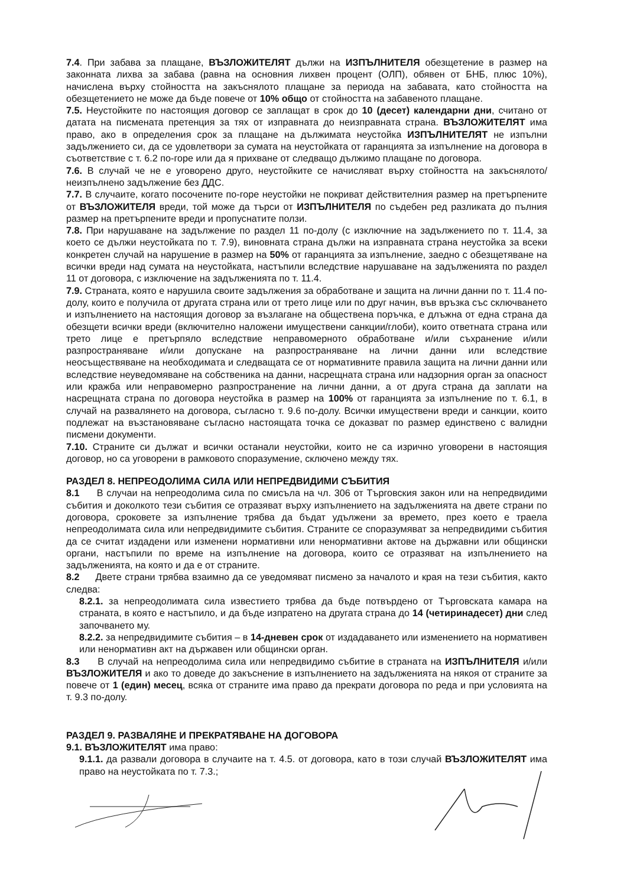7.4. При забава за плащане, ВЪЗЛОЖИТЕЛЯТ дължи на ИЗПЪЛНИТЕЛЯ обезщетение в размер на законната лихва за забава (равна на основния лихвен процент (ОЛП), обявен от БНБ, плюс 10%), начислена върху стойността на закъснялото плащане за периода на забавата, като стойността на обезщетението не може да бъде повече от 10% общо от стойността на забавеното плащане.
7.5. Неустойките по настоящия договор се заплащат в срок до 10 (десет) календарни дни, считано от датата на писмената претенция за тях от изправната до неизправната страна. ВЪЗЛОЖИТЕЛЯТ има право, ако в определения срок за плащане на дължимата неустойка ИЗПЪЛНИТЕЛЯТ не изпълни задължението си, да се удовлетвори за сумата на неустойката от гаранцията за изпълнение на договора в съответствие с т. 6.2 по-горе или да я прихване от следващо дължимо плащане по договора.
7.6. В случай че не е уговорено друго, неустойките се начисляват върху стойността на закъснялото/неизпълнено задължение без ДДС.
7.7. В случаите, когато посочените по-горе неустойки не покриват действителния размер на претърпените от ВЪЗЛОЖИТЕЛЯ вреди, той може да търси от ИЗПЪЛНИТЕЛЯ по съдебен ред разликата до пълния размер на претърпените вреди и пропуснатите ползи.
7.8. При нарушаване на задължение по раздел 11 по-долу (с изключние на задължението по т. 11.4, за което се дължи неустойката по т. 7.9), виновната страна дължи на изправната страна неустойка за всеки конкретен случай на нарушение в размер на 50% от гаранцията за изпълнение, заедно с обезщетяване на всички вреди над сумата на неустойката, настъпили вследствие нарушаване на задълженията по раздел 11 от договора, с изключение на задълженията по т. 11.4.
7.9. Страната, която е нарушила своите задължения за обработване и защита на лични данни по т. 11.4 по-долу, които е получила от другата страна или от трето лице или по друг начин, във връзка със сключването и изпълнението на настоящия договор за възлагане на обществена поръчка, е длъжна от една страна да обезщети всички вреди (включително наложени имуществени санкции/глоби), които ответната страна или трето лице е претърпяло вследствие неправомерното обработване и/или съхранение и/или разпространяване и/или допускане на разпространяване на лични данни или вследствие неосъществяване на необходимата и следващата се от нормативните правила защита на лични данни или вследствие неуведомяване на собственика на данни, насрещната страна или надзорния орган за опасност или кражба или неправомерно разпространение на лични данни, а от друга страна да заплати на насрещната страна по договора неустойка в размер на 100% от гаранцията за изпълнение по т. 6.1, в случай на развалянето на договора, съгласно т. 9.6 по-долу. Всички имуществени вреди и санкции, които подлежат на възстановяване съгласно настоящата точка се доказват по размер единствено с валидни писмени документи.
7.10. Страните си дължат и всички останали неустойки, които не са изрично уговорени в настоящия договор, но са уговорени в рамковото споразумение, сключено между тях.
РАЗДЕЛ 8. НЕПРЕОДОЛИМА СИЛА ИЛИ НЕПРЕДВИДИМИ СЪБИТИЯ
8.1 В случаи на непреодолима сила по смисъла на чл. 306 от Търговския закон или на непредвидими събития и доколкото тези събития се отразяват върху изпълнението на задълженията на двете страни по договора, сроковете за изпълнение трябва да бъдат удължени за времето, през което е траела непреодолимата сила или непредвидимите събития. Страните се споразумяват за непредвидими събития да се считат издадени или изменени нормативни или ненормативни актове на държавни или общински органи, настъпили по време на изпълнение на договора, които се отразяват на изпълнението на задълженията, на която и да е от страните.
8.2 Двете страни трябва взаимно да се уведомяват писмено за началото и края на тези събития, както следва:
8.2.1. за непреодолимата сила известието трябва да бъде потвърдено от Търговската камара на страната, в която е настъпило, и да бъде изпратено на другата страна до 14 (четиринадесет) дни след започването му.
8.2.2. за непредвидимите събития – в 14-дневен срок от издадаването или изменението на нормативен или ненормативн акт на държавен или общински орган.
8.3 В случай на непреодолима сила или непредвидимо събитие в страната на ИЗПЪЛНИТЕЛЯ и/или ВЪЗЛОЖИТЕЛЯ и ако то доведе до закъснение в изпълнението на задълженията на някоя от страните за повече от 1 (един) месец, всяка от страните има право да прекрати договора по реда и при условията на т. 9.3 по-долу.
РАЗДЕЛ 9. РАЗВАЛЯНЕ И ПРЕКРАТЯВАНЕ НА ДОГОВОРА
9.1. ВЪЗЛОЖИТЕЛЯТ има право:
9.1.1. да развали договора в случаите на т. 4.5. от договора, като в този случай ВЪЗЛОЖИТЕЛЯТ има право на неустойката по т. 7.3.;